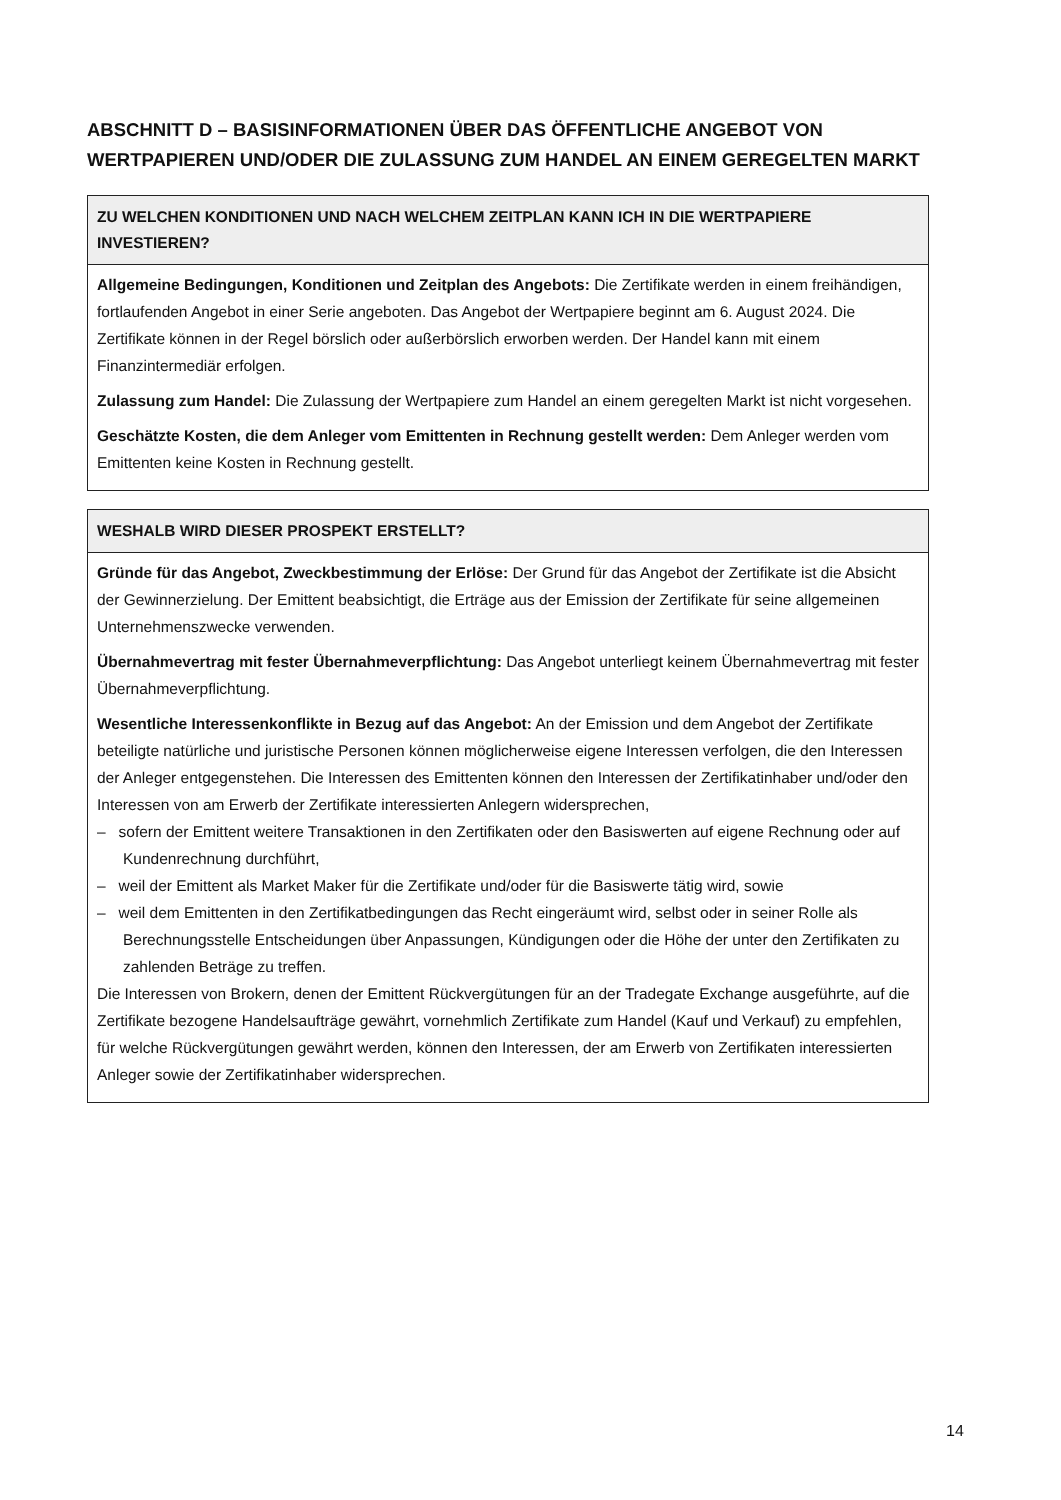ABSCHNITT D – BASISINFORMATIONEN ÜBER DAS ÖFFENTLICHE ANGEBOT VON WERTPAPIEREN UND/ODER DIE ZULASSUNG ZUM HANDEL AN EINEM GEREGELTEN MARKT
| ZU WELCHEN KONDITIONEN UND NACH WELCHEM ZEITPLAN KANN ICH IN DIE WERTPAPIERE INVESTIEREN? |
| --- |
| Allgemeine Bedingungen, Konditionen und Zeitplan des Angebots: Die Zertifikate werden in einem freihändigen, fortlaufenden Angebot in einer Serie angeboten. Das Angebot der Wertpapiere beginnt am 6. August 2024. Die Zertifikate können in der Regel börslich oder außerbörslich erworben werden. Der Handel kann mit einem Finanzintermediär erfolgen. Zulassung zum Handel: Die Zulassung der Wertpapiere zum Handel an einem geregelten Markt ist nicht vorgesehen. Geschätzte Kosten, die dem Anleger vom Emittenten in Rechnung gestellt werden: Dem Anleger werden vom Emittenten keine Kosten in Rechnung gestellt. |
| WESHALB WIRD DIESER PROSPEKT ERSTELLT? |
| --- |
| Gründe für das Angebot, Zweckbestimmung der Erlöse: Der Grund für das Angebot der Zertifikate ist die Absicht der Gewinnerzielung. Der Emittent beabsichtigt, die Erträge aus der Emission der Zertifikate für seine allgemeinen Unternehmenszwecke verwenden. Übernahmevertrag mit fester Übernahmeverpflichtung: Das Angebot unterliegt keinem Übernahmevertrag mit fester Übernahmeverpflichtung. Wesentliche Interessenkonflikte in Bezug auf das Angebot: An der Emission und dem Angebot der Zertifikate beteiligte natürliche und juristische Personen können möglicherweise eigene Interessen verfolgen, die den Interessen der Anleger entgegenstehen. Die Interessen des Emittenten können den Interessen der Zertifikatinhaber und/oder den Interessen von am Erwerb der Zertifikate interessierten Anlegern widersprechen, – sofern der Emittent weitere Transaktionen in den Zertifikaten oder den Basiswerten auf eigene Rechnung oder auf Kundenrechnung durchführt, – weil der Emittent als Market Maker für die Zertifikate und/oder für die Basiswerte tätig wird, sowie – weil dem Emittenten in den Zertifikatbedingungen das Recht eingeräumt wird, selbst oder in seiner Rolle als Berechnungsstelle Entscheidungen über Anpassungen, Kündigungen oder die Höhe der unter den Zertifikaten zu zahlenden Beträge zu treffen. Die Interessen von Brokern, denen der Emittent Rückvergütungen für an der Tradegate Exchange ausgeführte, auf die Zertifikate bezogene Handelsaufträge gewährt, vornehmlich Zertifikate zum Handel (Kauf und Verkauf) zu empfehlen, für welche Rückvergütungen gewährt werden, können den Interessen, der am Erwerb von Zertifikaten interessierten Anleger sowie der Zertifikatinhaber widersprechen. |
14